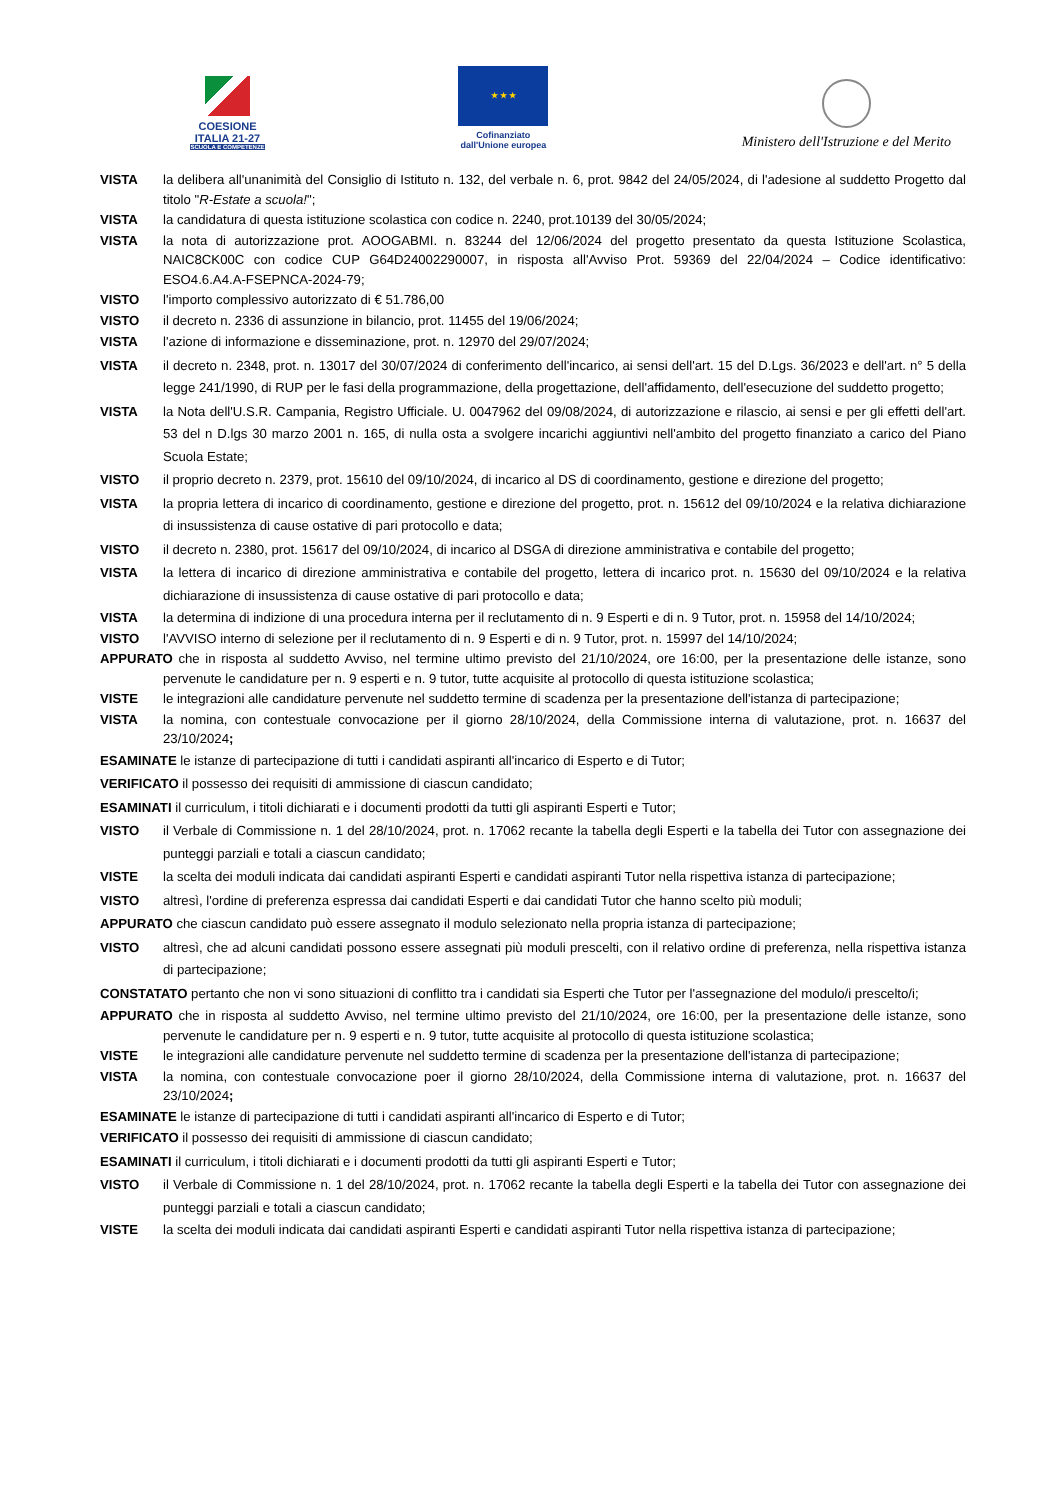COESIONE ITALIA 21-27
SCUOLA E COMPETENZE
★ ★ ★
Cofinanziato
dall'Unione europea
Ministero dell'Istruzione e del Merito
VISTA la delibera all'unanimità del Consiglio di Istituto n. 132, del verbale n. 6, prot. 9842 del 24/05/2024, di l'adesione al suddetto Progetto dal titolo "R-Estate a scuola!";
VISTA la candidatura di questa istituzione scolastica con codice n. 2240, prot.10139 del 30/05/2024;
VISTA la nota di autorizzazione prot. AOOGABMI. n. 83244 del 12/06/2024 del progetto presentato da questa Istituzione Scolastica, NAIC8CK00C con codice CUP G64D24002290007, in risposta all'Avviso Prot. 59369 del 22/04/2024 – Codice identificativo: ESO4.6.A4.A-FSEPNCA-2024-79;
VISTO l'importo complessivo autorizzato di € 51.786,00
VISTO il decreto n. 2336 di assunzione in bilancio, prot. 11455 del 19/06/2024;
VISTA l'azione di informazione e disseminazione, prot. n. 12970 del 29/07/2024;
VISTA il decreto n. 2348, prot. n. 13017 del 30/07/2024 di conferimento dell'incarico, ai sensi dell'art. 15 del D.Lgs. 36/2023 e dell'art. n° 5 della legge 241/1990, di RUP per le fasi della programmazione, della progettazione, dell'affidamento, dell'esecuzione del suddetto progetto;
VISTA la Nota dell'U.S.R. Campania, Registro Ufficiale. U. 0047962 del 09/08/2024, di autorizzazione e rilascio, ai sensi e per gli effetti dell'art. 53 del n D.lgs 30 marzo 2001 n. 165, di nulla osta a svolgere incarichi aggiuntivi nell'ambito del progetto finanziato a carico del Piano Scuola Estate;
VISTO il proprio decreto n. 2379, prot. 15610 del 09/10/2024, di incarico al DS di coordinamento, gestione e direzione del progetto;
VISTA la propria lettera di incarico di coordinamento, gestione e direzione del progetto, prot. n. 15612 del 09/10/2024 e la relativa dichiarazione di insussistenza di cause ostative di pari protocollo e data;
VISTO il decreto n. 2380, prot. 15617 del 09/10/2024, di incarico al DSGA di direzione amministrativa e contabile del progetto;
VISTA la lettera di incarico di direzione amministrativa e contabile del progetto, lettera di incarico prot. n. 15630 del 09/10/2024 e la relativa dichiarazione di insussistenza di cause ostative di pari protocollo e data;
VISTA la determina di indizione di una procedura interna per il reclutamento di n. 9 Esperti e di n. 9 Tutor, prot. n. 15958 del 14/10/2024;
VISTO l'AVVISO interno di selezione per il reclutamento di n. 9 Esperti e di n. 9 Tutor, prot. n. 15997 del 14/10/2024;
APPURATO che in risposta al suddetto Avviso, nel termine ultimo previsto del 21/10/2024, ore 16:00, per la presentazione delle istanze, sono pervenute le candidature per n. 9 esperti e n. 9 tutor, tutte acquisite al protocollo di questa istituzione scolastica;
VISTE le integrazioni alle candidature pervenute nel suddetto termine di scadenza per la presentazione dell'istanza di partecipazione;
VISTA la nomina, con contestuale convocazione per il giorno 28/10/2024, della Commissione interna di valutazione, prot. n. 16637 del 23/10/2024;
ESAMINATE le istanze di partecipazione di tutti i candidati aspiranti all'incarico di Esperto e di Tutor;
VERIFICATO il possesso dei requisiti di ammissione di ciascun candidato;
ESAMINATI il curriculum, i titoli dichiarati e i documenti prodotti da tutti gli aspiranti Esperti e Tutor;
VISTO il Verbale di Commissione n. 1 del 28/10/2024, prot. n. 17062 recante la tabella degli Esperti e la tabella dei Tutor con assegnazione dei punteggi parziali e totali a ciascun candidato;
VISTE la scelta dei moduli indicata dai candidati aspiranti Esperti e candidati aspiranti Tutor nella rispettiva istanza di partecipazione;
VISTO altresì, l'ordine di preferenza espressa dai candidati Esperti e dai candidati Tutor che hanno scelto più moduli;
APPURATO che ciascun candidato può essere assegnato il modulo selezionato nella propria istanza di partecipazione;
VISTO altresì, che ad alcuni candidati possono essere assegnati più moduli prescelti, con il relativo ordine di preferenza, nella rispettiva istanza di partecipazione;
CONSTATATO pertanto che non vi sono situazioni di conflitto tra i candidati sia Esperti che Tutor per l'assegnazione del modulo/i prescelto/i;
APPURATO che in risposta al suddetto Avviso, nel termine ultimo previsto del 21/10/2024, ore 16:00, per la presentazione delle istanze, sono pervenute le candidature per n. 9 esperti e n. 9 tutor, tutte acquisite al protocollo di questa istituzione scolastica;
VISTE le integrazioni alle candidature pervenute nel suddetto termine di scadenza per la presentazione dell'istanza di partecipazione;
VISTA la nomina, con contestuale convocazione poer il giorno 28/10/2024, della Commissione interna di valutazione, prot. n. 16637 del 23/10/2024;
ESAMINATE le istanze di partecipazione di tutti i candidati aspiranti all'incarico di Esperto e di Tutor;
VERIFICATO il possesso dei requisiti di ammissione di ciascun candidato;
ESAMINATI il curriculum, i titoli dichiarati e i documenti prodotti da tutti gli aspiranti Esperti e Tutor;
VISTO il Verbale di Commissione n. 1 del 28/10/2024, prot. n. 17062 recante la tabella degli Esperti e la tabella dei Tutor con assegnazione dei punteggi parziali e totali a ciascun candidato;
VISTE la scelta dei moduli indicata dai candidati aspiranti Esperti e candidati aspiranti Tutor nella rispettiva istanza di partecipazione;